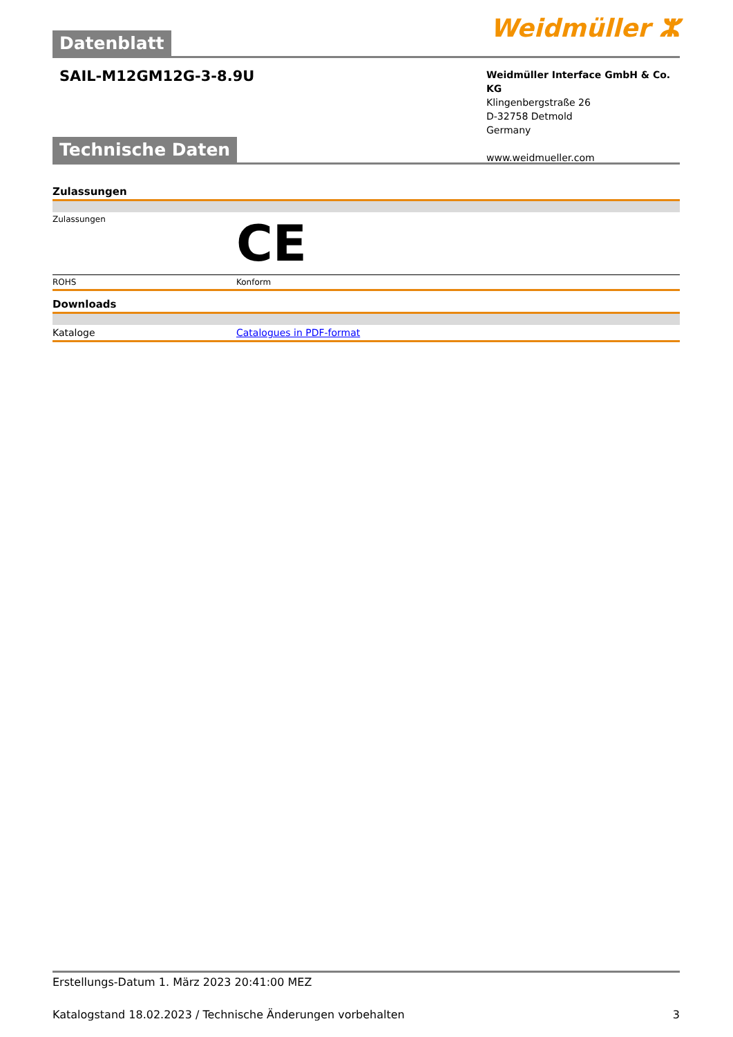Datenblatt
Weidmüller ⵣ
SAIL-M12GM12G-3-8.9U
Weidmüller Interface GmbH & Co. KG
Klingenbergstraße 26
D-32758 Detmold
Germany
www.weidmueller.com
Technische Daten
Zulassungen
| Zulassungen | CE |
| ROHS | Konform |
Downloads
| Kataloge | Catalogues in PDF-format |
Erstellungs-Datum 1. März 2023 20:41:00 MEZ
Katalogstand 18.02.2023 / Technische Änderungen vorbehalten 3